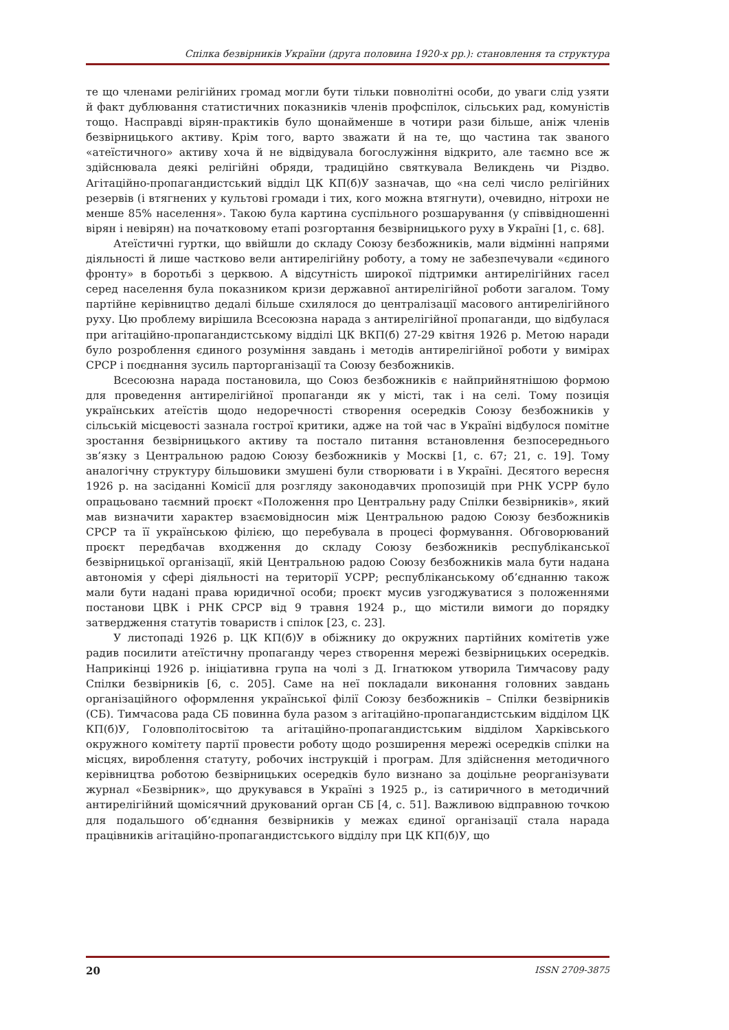Спілка безвірників України (друга половина 1920-х рр.): становлення та структура
те що членами релігійних громад могли бути тільки повнолітні особи, до уваги слід узяти й факт дублювання статистичних показників членів профспілок, сільських рад, комуністів тощо. Насправді вірян-практиків було щонайменше в чотири рази більше, аніж членів безвірницького активу. Крім того, варто зважати й на те, що частина так званого «атеїстичного» активу хоча й не відвідувала богослужіння відкрито, але таємно все ж здійснювала деякі релігійні обряди, традиційно святкувала Великдень чи Різдво. Агітаційно-пропагандистський відділ ЦК КП(б)У зазначав, що «на селі число релігійних резервів (і втягнених у культові громади і тих, кого можна втягнути), очевидно, нітрохи не менше 85% населення». Такою була картина суспільного розшарування (у співвідношенні вірян і невірян) на початковому етапі розгортання безвірницького руху в Україні [1, с. 68].
Атеїстичні гуртки, що ввійшли до складу Союзу безбожників, мали відмінні напрями діяльності й лише частково вели антирелігійну роботу, а тому не забезпечували «єдиного фронту» в боротьбі з церквою. А відсутність широкої підтримки антирелігійних гасел серед населення була показником кризи державної антирелігійної роботи загалом. Тому партійне керівництво дедалі більше схилялося до централізації масового антирелігійного руху. Цю проблему вирішила Всесоюзна нарада з антирелігійної пропаганди, що відбулася при агітаційно-пропагандистському відділі ЦК ВКП(б) 27-29 квітня 1926 р. Метою наради було розроблення єдиного розуміння завдань і методів антирелігійної роботи у вимірах СРСР і поєднання зусиль парторганізації та Союзу безбожників.
Всесоюзна нарада постановила, що Союз безбожників є найприйнятнішою формою для проведення антирелігійної пропаганди як у місті, так і на селі. Тому позиція українських атеїстів щодо недоречності створення осередків Союзу безбожників у сільській місцевості зазнала гострої критики, адже на той час в Україні відбулося помітне зростання безвірницького активу та постало питання встановлення безпосереднього зв’язку з Центральною радою Союзу безбожників у Москві [1, с. 67; 21, с. 19]. Тому аналогічну структуру більшовики змушені були створювати і в Україні. Десятого вересня 1926 р. на засіданні Комісії для розгляду законодавчих пропозицій при РНК УСРР було опрацьовано таємний проєкт «Положення про Центральну раду Спілки безвірників», який мав визначити характер взаємовідносин між Центральною радою Союзу безбожників СРСР та її українською філією, що перебувала в процесі формування. Обговорюваний проєкт передбачав входження до складу Союзу безбожників республіканської безвірницької організації, якій Центральною радою Союзу безбожників мала бути надана автономія у сфері діяльності на території УСРР; республіканському об’єднанню також мали бути надані права юридичної особи; проєкт мусив узгоджуватися з положеннями постанови ЦВК і РНК СРСР від 9 травня 1924 р., що містили вимоги до порядку затвердження статутів товариств і спілок [23, с. 23].
У листопаді 1926 р. ЦК КП(б)У в обіжнику до окружних партійних комітетів уже радив посилити атеїстичну пропаганду через створення мережі безвірницьких осередків. Наприкінці 1926 р. ініціативна група на чолі з Д. Ігнатюком утворила Тимчасову раду Спілки безвірників [6, с. 205]. Саме на неї покладали виконання головних завдань організаційного оформлення української філії Союзу безбожників – Спілки безвірників (СБ). Тимчасова рада СБ повинна була разом з агітаційно-пропагандистським відділом ЦК КП(б)У, Головполітосвітою та агітаційно-пропагандистським відділом Харківського окружного комітету партії провести роботу щодо розширення мережі осередків спілки на місцях, вироблення статуту, робочих інструкцій і програм. Для здійснення методичного керівництва роботою безвірницьких осередків було визнано за доцільне реорганізувати журнал «Безвірник», що друкувався в Україні з 1925 р., із сатиричного в методичний антирелігійний щомісячний друкований орган СБ [4, с. 51]. Важливою відправною точкою для подальшого об’єднання безвірників у межах єдиної організації стала нарада працівників агітаційно-пропагандистського відділу при ЦК КП(б)У, що
20 ISSN 2709-3875